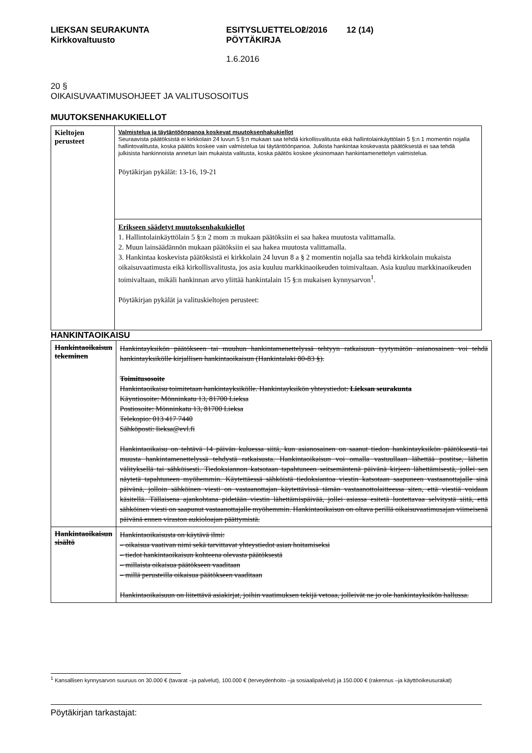LIEKSAN SEURAKUNTA
Kirkkovaltuusto
ESITYSLUETTELO/
PÖYTÄKIRJA
2/2016 12 (14)
1.6.2016
20 §
OIKAISUVAATIMUSOHJEET JA VALITUSOSOITUS
MUUTOKSENHAKUKIELLOT
| Kieltojen perusteet | Valmistelua ja täytäntöönpanoa koskevat muutoksenhakukiellot Seuraavista päätöksistä ei kirkkolain 24 luvun 5 §:n mukaan saa tehdä kirkollisvalitusta eikä hallintolainkäyttölain 5 §:n 1 momentin nojalla hallintovalitusta, koska päätös koskee vain valmistelua tai täytäntöönpanoa. Julkista hankintaa koskevasta päätöksestä ei saa tehdä julkisista hankinnoista annetun lain mukaista valitusta, koska päätös koskee yksinomaan hankintamenettelyn valmistelua. Pöytäkirjan pykälät: 13-16, 19-21 |
| | Erikseen säädetyt muutoksenhakukiellot 1. Hallintolainkäyttölain 5 §:n 2 mom :n mukaan päätöksiin ei saa hakea muutosta valittamalla. 2. Muun lainsäädännön mukaan päätöksiin ei saa hakea muutosta valittamalla. 3. Hankintaa koskevista päätöksistä ei kirkkolain 24 luvun 8 a § 2 momentin nojalla saa tehdä kirkkolain mukaista oikaisuvaatimusta eikä kirkollisvalitusta, jos asia kuuluu markkinaoikeuden toimivaltaan. Asia kuuluu markkinaoikeuden toimivaltaan, mikäli hankinnan arvo ylittää hankintalain 15 §:n mukaisen kynnysarvon<sup>1</sup>. Pöytäkirjan pykälät ja valituskieltojen perusteet: |
HANKINTAOIKAISU
| Hankintaoikaisun tekeminen | Hankintayksikön päätökseen tai muuhun hankintamenettelyssä tehtyyn ratkaisuun tyytymätön asianosainen voi tehdä hankintayksikölle kirjallisen hankintaoikaisun (Hankintalaki 80-83 §). Toimitusosoite Hankintaoikaisu toimitetaan hankintayksikölle. Hankintayksikön yhteystiedot: Lieksan seurakunta Käyntiosoite: Mönninkatu 13, 81700 Lieksa Postiosoite: Mönninkatu 13, 81700 Lieksa Telekopio: 013 417 7440 Sähköposti: lieksa@evl.fi Hankintaoikaisu on tehtävä 14 päivän kuluessa siitä, kun asianosainen on saanut tiedon hankintayksikön päätöksestä tai muusta hankintamenettelyssä tehdystä ratkaisusta. Hankintaoikaisun voi omalla vastuullaan lähettää postitse, lähetin välityksellä tai sähköisesti. Tiedoksiannon katsotaan tapahtuneen seitsemäntenä päivänä kirjeen lähettämisestä, jollei sen näytetä tapahtuneen myöhemmin. Käytettäessä sähköistä tiedoksiantoa viestin katsotaan saapuneen vastaanottajalle sinä päivänä, jolloin sähköinen viesti on vastaanottajan käytettävissä tämän vastaanottolaitteessa siten, että viestiä voidaan käsitellä. Tällaisena ajankohtana pidetään viestin lähettämispäivää, jollei asiassa esitetä luotettavaa selvitystä siitä, että sähköinen viesti on saapunut vastaanottajalle myöhemmin. Hankintaoikaisun on oltava perillä oikaisuvaatimusajan viimeisenä päivänä ennen viraston aukioloajan päättymistä. |
| Hankintaoikaisun sisältö | Hankintaoikaisusta on käytävä ilmi: – oikaisua vaativan nimi sekä tarvittavat yhteystiedot asian hoitamiseksi – tiedot hankintaoikaisun kohteena olevasta päätöksestä – millaista oikaisua päätökseen vaaditaan – millä perusteilla oikaisua päätökseen vaaditaan Hankintaoikaisuun on liitettävä asiakirjat, joihin vaatimuksen tekijä vetoaa, jolleivät ne jo ole hankintayksikön hallussa. |
<sup>1</sup> Kansallisen kynnysarvon suuruus on 30.000 € (tavarat –ja palvelut), 100.000 € (terveydenhoito –ja sosiaalipalvelut) ja 150.000 € (rakennus –ja käyttöoikeusurakat)
Pöytäkirjan tarkastajat: